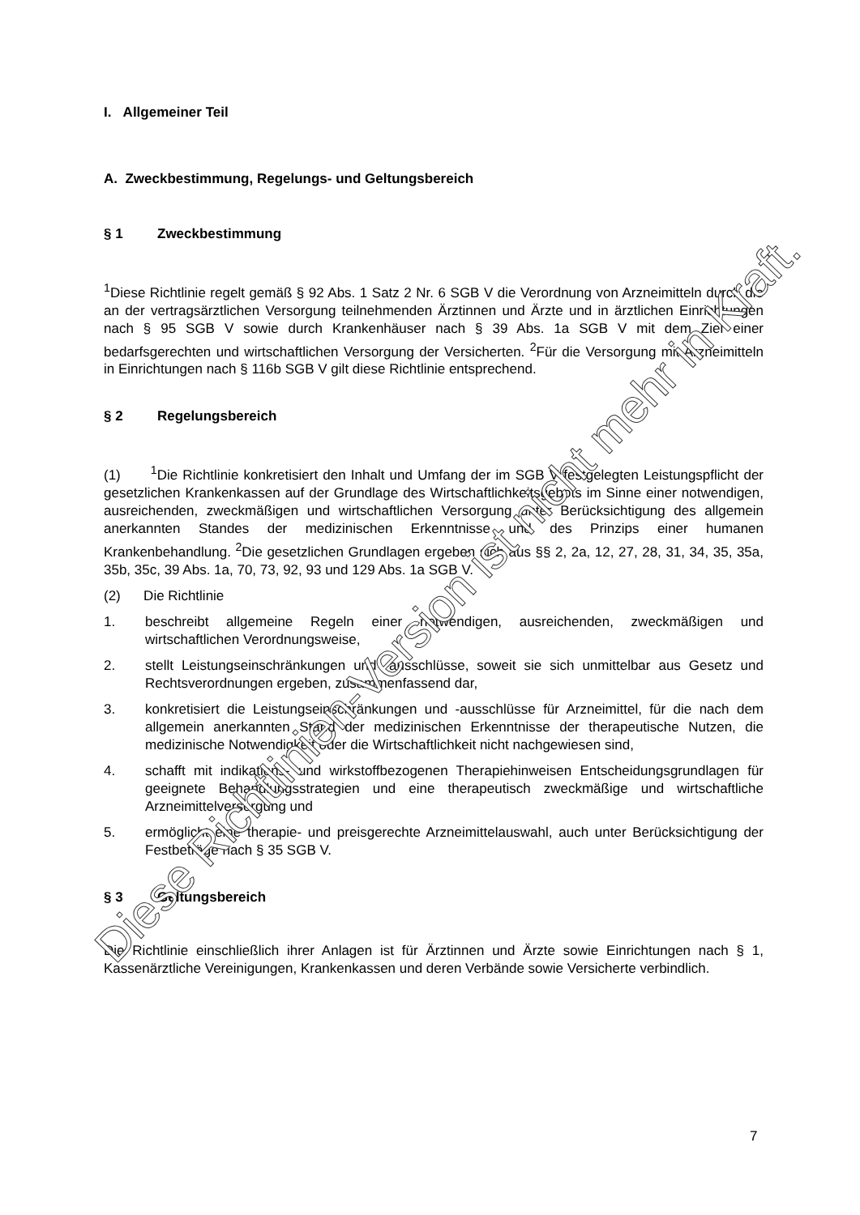I. Allgemeiner Teil
A. Zweckbestimmung, Regelungs- und Geltungsbereich
§ 1 Zweckbestimmung
<sup>1</sup> Diese Richtlinie regelt gemäß § 92 Abs. 1 Satz 2 Nr. 6 SGB V die Verordnung von Arzneimitteln durch die an der vertragsärztlichen Versorgung teilnehmenden Ärztinnen und Ärzte und in ärztlichen Einrichtungen nach § 95 SGB V sowie durch Krankenhäuser nach § 39 Abs. 1a SGB V mit dem Ziel einer bedarfsgerechten und wirtschaftlichen Versorgung der Versicherten. <sup>2</sup>Für die Versorgung mit Arzneimitteln in Einrichtungen nach § 116b SGB V gilt diese Richtlinie entsprechend.
§ 2 Regelungsbereich
(1) <sup>1</sup>Die Richtlinie konkretisiert den Inhalt und Umfang der im SGB V festgelegten Leistungspflicht der gesetzlichen Krankenkassen auf der Grundlage des Wirtschaftlichkeitsgebots im Sinne einer notwendigen, ausreichenden, zweckmäßigen und wirtschaftlichen Versorgung unter Berücksichtigung des allgemein anerkannten Standes der medizinischen Erkenntnisse und des Prinzips einer humanen Krankenbehandlung. <sup>2</sup>Die gesetzlichen Grundlagen ergeben sich aus §§ 2, 2a, 12, 27, 28, 31, 34, 35, 35a, 35b, 35c, 39 Abs. 1a, 70, 73, 92, 93 und 129 Abs. 1a SGB V.
(2) Die Richtlinie
1. beschreibt allgemeine Regeln einer notwendigen, ausreichenden, zweckmäßigen und wirtschaftlichen Verordnungsweise,
2. stellt Leistungseinschränkungen und -ausschlüsse, soweit sie sich unmittelbar aus Gesetz und Rechtsverordnungen ergeben, zusammenfassend dar,
3. konkretisiert die Leistungseinschränkungen und -ausschlüsse für Arzneimittel, für die nach dem allgemein anerkannten Stand der medizinischen Erkenntnisse der therapeutische Nutzen, die medizinische Notwendigkeit oder die Wirtschaftlichkeit nicht nachgewiesen sind,
4. schafft mit indikations- und wirkstoffbezogenen Therapiehinweisen Entscheidungsgrundlagen für geeignete Behandlungsstrategien und eine therapeutisch zweckmäßige und wirtschaftliche Arzneimittelversorgung und
5. ermöglicht eine therapie- und preisgerechte Arzneimittelauswahl, auch unter Berücksichtigung der Festbeträge nach § 35 SGB V.
§ 3 Geltungsbereich
Die Richtlinie einschließlich ihrer Anlagen ist für Ärztinnen und Ärzte sowie Einrichtungen nach § 1, Kassenärztliche Vereinigungen, Krankenkassen und deren Verbände sowie Versicherte verbindlich.
7
Diese Richtlinien-Version ist nicht mehr in Kraft.